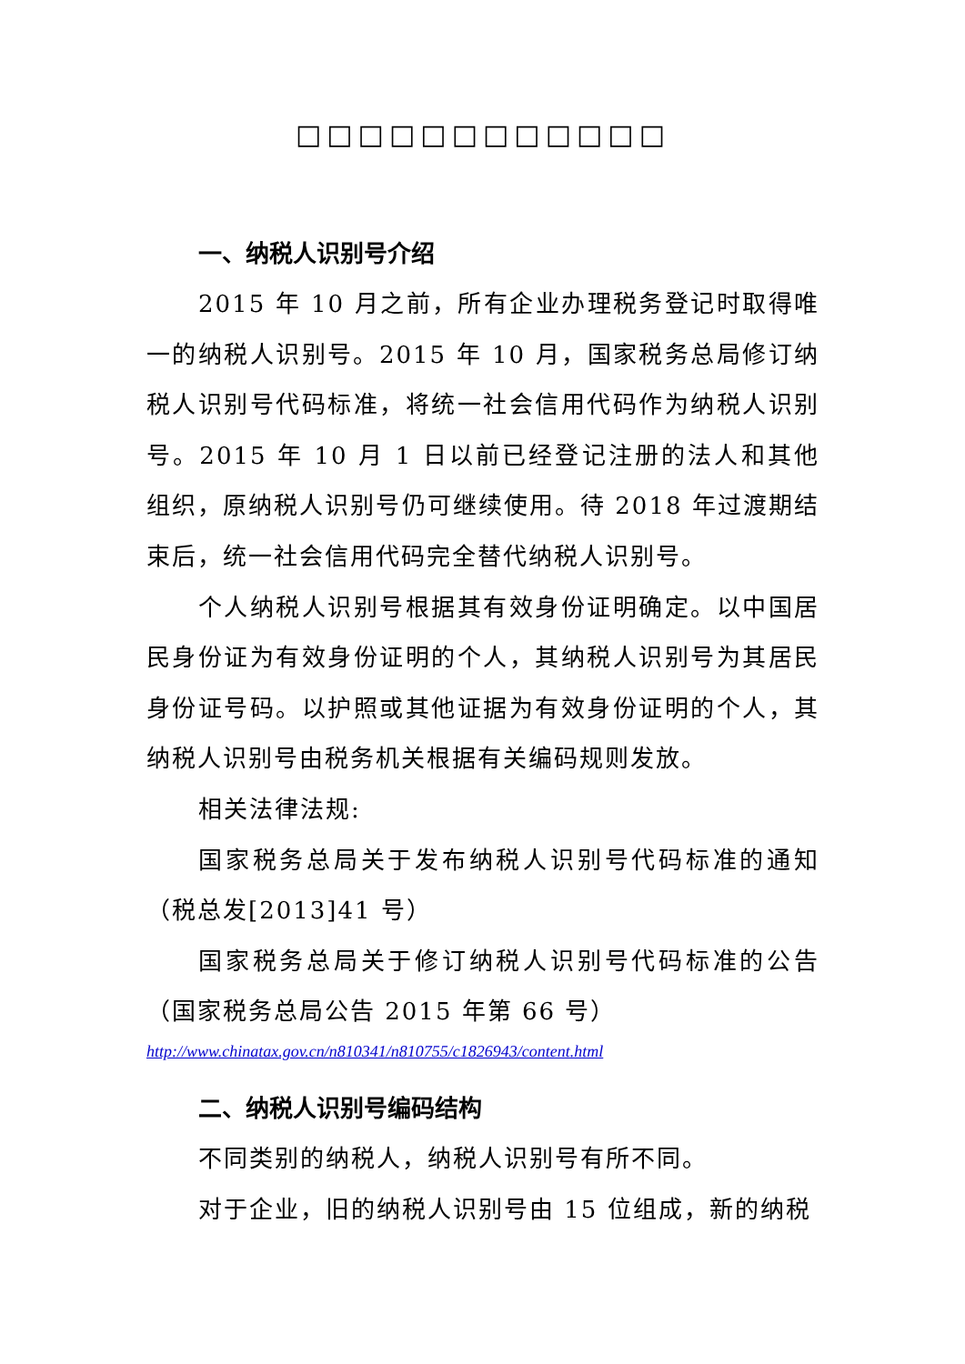□□□□□□□□□□□□
一、纳税人识别号介绍
2015 年 10 月之前，所有企业办理税务登记时取得唯一的纳税人识别号。2015 年 10 月，国家税务总局修订纳税人识别号代码标准，将统一社会信用代码作为纳税人识别号。2015 年 10 月 1 日以前已经登记注册的法人和其他组织，原纳税人识别号仍可继续使用。待 2018 年过渡期结束后，统一社会信用代码完全替代纳税人识别号。
个人纳税人识别号根据其有效身份证明确定。以中国居民身份证为有效身份证明的个人，其纳税人识别号为其居民身份证号码。以护照或其他证据为有效身份证明的个人，其纳税人识别号由税务机关根据有关编码规则发放。
相关法律法规:
国家税务总局关于发布纳税人识别号代码标准的通知（税总发[2013]41 号）
国家税务总局关于修订纳税人识别号代码标准的公告（国家税务总局公告 2015 年第 66 号）
http://www.chinatax.gov.cn/n810341/n810755/c1826943/content.html
二、纳税人识别号编码结构
不同类别的纳税人，纳税人识别号有所不同。
对于企业，旧的纳税人识别号由 15 位组成，新的纳税